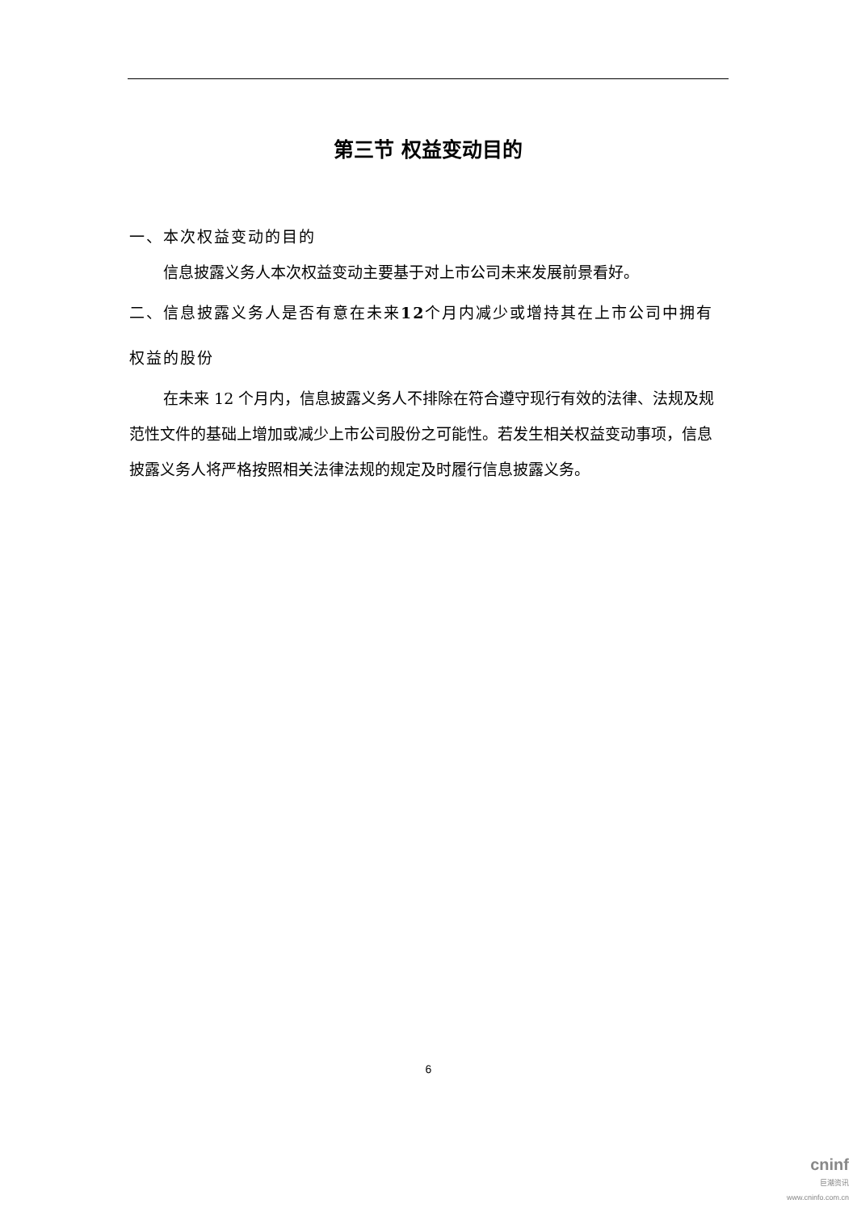第三节 权益变动目的
一、本次权益变动的目的
信息披露义务人本次权益变动主要基于对上市公司未来发展前景看好。
二、信息披露义务人是否有意在未来12个月内减少或增持其在上市公司中拥有权益的股份
在未来 12 个月内，信息披露义务人不排除在符合遵守现行有效的法律、法规及规范性文件的基础上增加或减少上市公司股份之可能性。若发生相关权益变动事项，信息披露义务人将严格按照相关法律法规的规定及时履行信息披露义务。
6
cninf
巨潮资讯
www.cninfo.com.cn